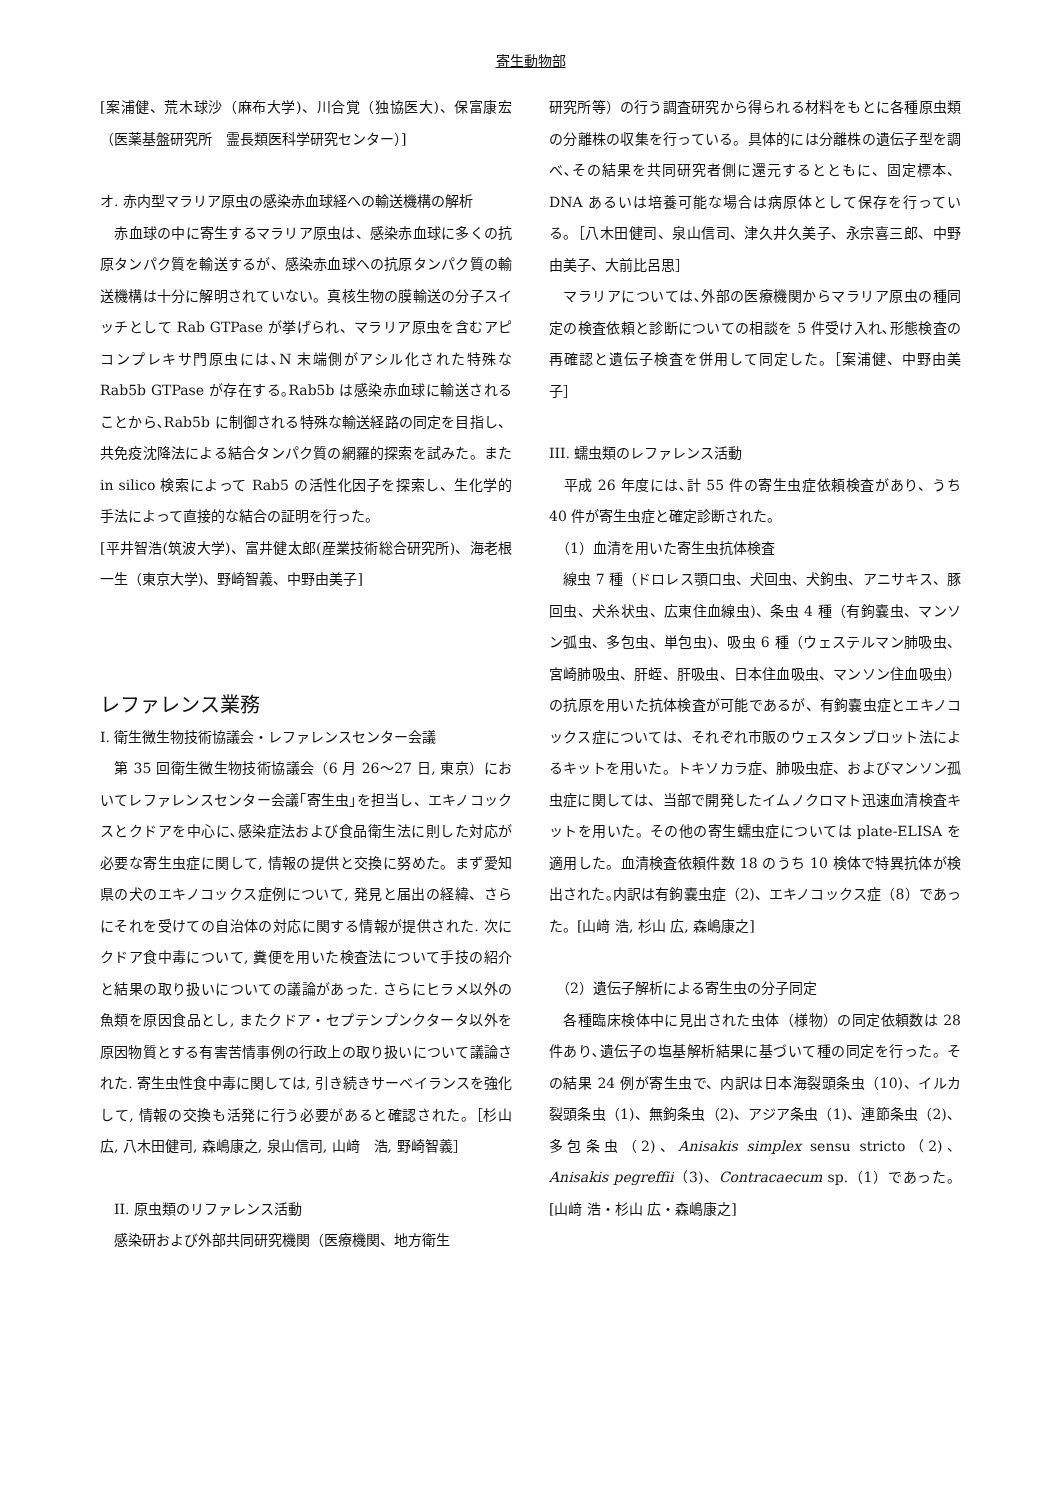寄生動物部
[案浦健、荒木球沙（麻布大学)、川合覚（独協医大)、保富康宏（医薬基盤研究所　霊長類医科学研究センター）]
オ. 赤内型マラリア原虫の感染赤血球経への輸送機構の解析
　赤血球の中に寄生するマラリア原虫は、感染赤血球に多くの抗原タンパク質を輸送するが、感染赤血球への抗原タンパク質の輸送機構は十分に解明されていない。真核生物の膜輸送の分子スイッチとして Rab GTPase が挙げられ、マラリア原虫を含むアピコンプレキサ門原虫には､N 末端側がアシル化された特殊な Rab5b GTPase が存在する｡Rab5b は感染赤血球に輸送されることから､Rab5b に制御される特殊な輸送経路の同定を目指し、共免疫沈降法による結合タンパク質の網羅的探索を試みた。また in silico 検索によって Rab5 の活性化因子を探索し、生化学的手法によって直接的な結合の証明を行った。
[平井智浩(筑波大学)、富井健太郎(産業技術総合研究所)、海老根一生（東京大学)、野崎智義、中野由美子]
レファレンス業務
I. 衛生微生物技術協議会・レファレンスセンター会議
　第 35 回衛生微生物技術協議会（6 月 26～27 日, 東京）においてレファレンスセンター会議｢寄生虫｣を担当し、エキノコックスとクドアを中心に､感染症法および食品衛生法に則した対応が必要な寄生虫症に関して, 情報の提供と交換に努めた。まず愛知県の犬のエキノコックス症例について, 発見と届出の経緯、さらにそれを受けての自治体の対応に関する情報が提供された. 次にクドア食中毒について, 糞便を用いた検査法について手技の紹介と結果の取り扱いについての議論があった. さらにヒラメ以外の魚類を原因食品とし, またクドア・セプテンプンクタータ以外を原因物質とする有害苦情事例の行政上の取り扱いについて議論された. 寄生虫性食中毒に関しては, 引き続きサーベイランスを強化して, 情報の交換も活発に行う必要があると確認された。［杉山　広, 八木田健司, 森嶋康之, 泉山信司, 山﨑　浩, 野崎智義］
　II. 原虫類のリファレンス活動
　感染研および外部共同研究機関（医療機関、地方衛生
研究所等）の行う調査研究から得られる材料をもとに各種原虫類の分離株の収集を行っている。具体的には分離株の遺伝子型を調べ､その結果を共同研究者側に還元するとともに、固定標本、DNA あるいは培養可能な場合は病原体として保存を行っている。［八木田健司、泉山信司、津久井久美子、永宗喜三郎、中野由美子、大前比呂思］
　マラリアについては､外部の医療機関からマラリア原虫の種同定の検査依頼と診断についての相談を 5 件受け入れ､形態検査の再確認と遺伝子検査を併用して同定した。［案浦健、中野由美子］
III. 蠕虫類のレファレンス活動
　平成 26 年度には､計 55 件の寄生虫症依頼検査があり、うち 40 件が寄生虫症と確定診断された。
　（1）血清を用いた寄生虫抗体検査
　線虫 7 種（ドロレス顎口虫、犬回虫、犬鉤虫、アニサキス、豚回虫、犬糸状虫、広東住血線虫)、条虫 4 種（有鉤嚢虫、マンソン弧虫、多包虫、単包虫)、吸虫 6 種（ウェステルマン肺吸虫、宮崎肺吸虫、肝蛭、肝吸虫、日本住血吸虫、マンソン住血吸虫）の抗原を用いた抗体検査が可能であるが、有鉤嚢虫症とエキノコックス症については、それぞれ市販のウェスタンブロット法によるキットを用いた。トキソカラ症、肺吸虫症、およびマンソン孤虫症に関しては、当部で開発したイムノクロマト迅速血清検査キットを用いた。その他の寄生蠕虫症については plate-ELISA を適用した。血清検査依頼件数 18 のうち 10 検体で特異抗体が検出された｡内訳は有鉤嚢虫症（2)、エキノコックス症（8）であった。[山﨑 浩, 杉山 広, 森嶋康之]
　（2）遺伝子解析による寄生虫の分子同定
　各種臨床検体中に見出された虫体（様物）の同定依頼数は 28 件あり､遺伝子の塩基解析結果に基づいて種の同定を行った。その結果 24 例が寄生虫で、内訳は日本海裂頭条虫（10)、イルカ裂頭条虫（1)、無鉤条虫（2)、アジア条虫（1)、連節条虫（2)、多包条虫（2)、Anisakis simplex sensu stricto（2)、Anisakis pegreffii（3)、Contracaecum sp.（1）であった。[山﨑 浩・杉山 広・森嶋康之]